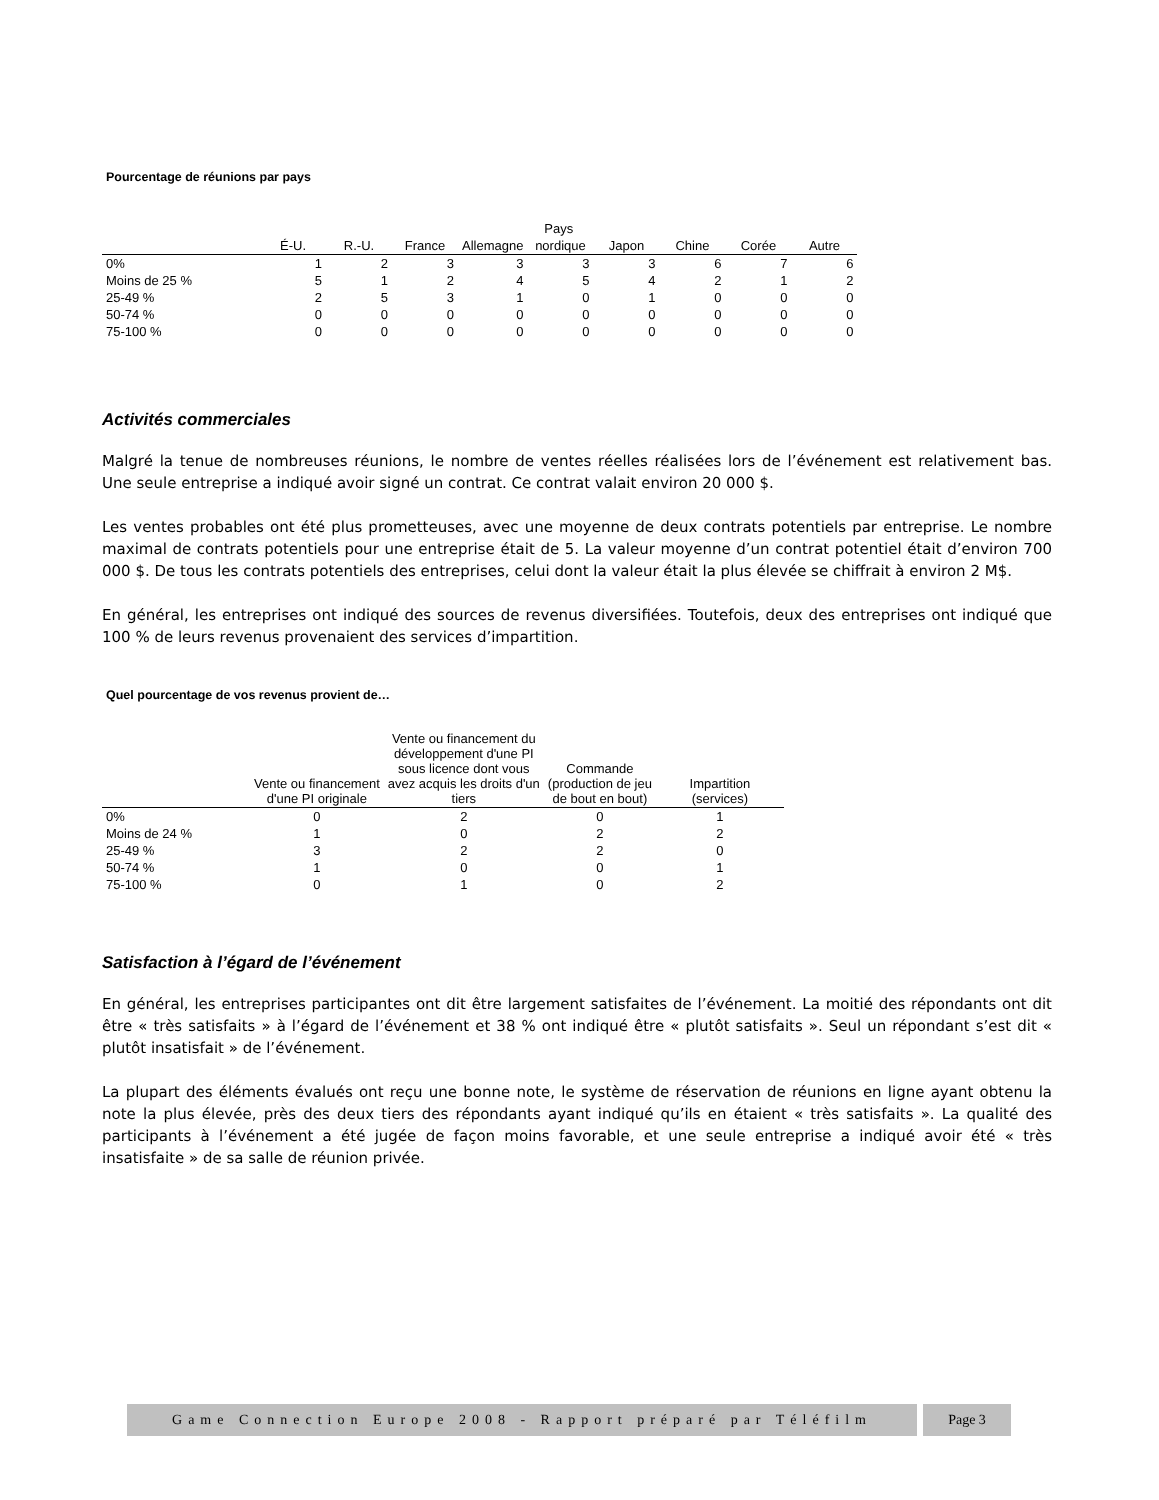Pourcentage de réunions par pays
| | Pays | | | | | | | | |
| --- | --- | --- | --- | --- | --- | --- | --- | --- | --- |
| | É-U. | R.-U. | France | Allemagne | nordique | Japon | Chine | Corée | Autre |
| 0% | 1 | 2 | 3 | 3 | 3 | 3 | 6 | 7 | 6 |
| Moins de 25 % | 5 | 1 | 2 | 4 | 5 | 4 | 2 | 1 | 2 |
| 25-49 % | 2 | 5 | 3 | 1 | 0 | 1 | 0 | 0 | 0 |
| 50-74 % | 0 | 0 | 0 | 0 | 0 | 0 | 0 | 0 | 0 |
| 75-100 % | 0 | 0 | 0 | 0 | 0 | 0 | 0 | 0 | 0 |
Activités commerciales
Malgré la tenue de nombreuses réunions, le nombre de ventes réelles réalisées lors de l’événement est relativement bas. Une seule entreprise a indiqué avoir signé un contrat. Ce contrat valait environ 20 000 $.
Les ventes probables ont été plus prometteuses, avec une moyenne de deux contrats potentiels par entreprise. Le nombre maximal de contrats potentiels pour une entreprise était de 5. La valeur moyenne d’un contrat potentiel était d’environ 700 000 $. De tous les contrats potentiels des entreprises, celui dont la valeur était la plus élevée se chiffrait à environ 2 M$.
En général, les entreprises ont indiqué des sources de revenus diversifiées. Toutefois, deux des entreprises ont indiqué que 100 % de leurs revenus provenaient des services d’impartition.
Quel pourcentage de vos revenus provient de…
| | Vente ou financement d'une PI originale | Vente ou financement du développement d'une PI sous licence dont vous avez acquis les droits d'un tiers | Commande (production de jeu de bout en bout) | Impartition (services) |
| --- | --- | --- | --- | --- |
| 0% | 0 | 2 | 0 | 1 |
| Moins de 24 % | 1 | 0 | 2 | 2 |
| 25-49 % | 3 | 2 | 2 | 0 |
| 50-74 % | 1 | 0 | 0 | 1 |
| 75-100 % | 0 | 1 | 0 | 2 |
Satisfaction à l’égard de l’événement
En général, les entreprises participantes ont dit être largement satisfaites de l’événement. La moitié des répondants ont dit être « très satisfaits » à l’égard de l’événement et 38 % ont indiqué être « plutôt satisfaits ». Seul un répondant s’est dit « plutôt insatisfait » de l’événement.
La plupart des éléments évalués ont reçu une bonne note, le système de réservation de réunions en ligne ayant obtenu la note la plus élevée, près des deux tiers des répondants ayant indiqué qu’ils en étaient « très satisfaits ». La qualité des participants à l’événement a été jugée de façon moins favorable, et une seule entreprise a indiqué avoir été « très insatisfaite » de sa salle de réunion privée.
Game Connection Europe 2008 - Rapport préparé par Téléfilm
Page 3